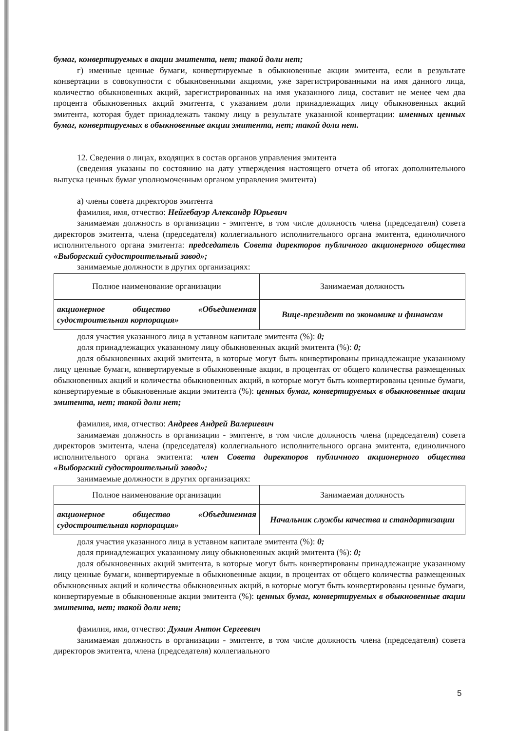бумаг, конвертируемых в акции эмитента, нет; такой доли нет;
г) именные ценные бумаги, конвертируемые в обыкновенные акции эмитента, если в результате конвертации в совокупности с обыкновенными акциями, уже зарегистрированными на имя данного лица, количество обыкновенных акций, зарегистрированных на имя указанного лица, составит не менее чем два процента обыкновенных акций эмитента, с указанием доли принадлежащих лицу обыкновенных акций эмитента, которая будет принадлежать такому лицу в результате указанной конвертации: именных ценных бумаг, конвертируемых в обыкновенные акции эмитента, нет; такой доли нет.
12. Сведения о лицах, входящих в состав органов управления эмитента
(сведения указаны по состоянию на дату утверждения настоящего отчета об итогах дополнительного выпуска ценных бумаг уполномоченным органом управления эмитента)
а) члены совета директоров эмитента
фамилия, имя, отчество: Нейгебауэр Александр Юрьевич
занимаемая должность в организации - эмитенте, в том числе должность члена (председателя) совета директоров эмитента, члена (председателя) коллегиального исполнительного органа эмитента, единоличного исполнительного органа эмитента: председатель Совета директоров публичного акционерного общества «Выборгский судостроительный завод»;
занимаемые должности в других организациях:
| Полное наименование организации | Занимаемая должность |
| акционерное общество «Объединенная судостроительная корпорация» | Вице-президент по экономике и финансам |
доля участия указанного лица в уставном капитале эмитента (%): 0;
доля принадлежащих указанному лицу обыкновенных акций эмитента (%): 0;
доля обыкновенных акций эмитента, в которые могут быть конвертированы принадлежащие указанному лицу ценные бумаги, конвертируемые в обыкновенные акции, в процентах от общего количества размещенных обыкновенных акций и количества обыкновенных акций, в которые могут быть конвертированы ценные бумаги, конвертируемые в обыкновенные акции эмитента (%): ценных бумаг, конвертируемых в обыкновенные акции эмитента, нет; такой доли нет;
фамилия, имя, отчество: Андреев Андрей Валериевич
занимаемая должность в организации - эмитенте, в том числе должность члена (председателя) совета директоров эмитента, члена (председателя) коллегиального исполнительного органа эмитента, единоличного исполнительного органа эмитента: член Совета директоров публичного акционерного общества «Выборгский судостроительный завод»;
занимаемые должности в других организациях:
| Полное наименование организации | Занимаемая должность |
| акционерное общество «Объединенная судостроительная корпорация» | Начальник службы качества и стандартизации |
доля участия указанного лица в уставном капитале эмитента (%): 0;
доля принадлежащих указанному лицу обыкновенных акций эмитента (%): 0;
доля обыкновенных акций эмитента, в которые могут быть конвертированы принадлежащие указанному лицу ценные бумаги, конвертируемые в обыкновенные акции, в процентах от общего количества размещенных обыкновенных акций и количества обыкновенных акций, в которые могут быть конвертированы ценные бумаги, конвертируемые в обыкновенные акции эмитента (%): ценных бумаг, конвертируемых в обыкновенные акции эмитента, нет; такой доли нет;
фамилия, имя, отчество: Думин Антон Сергеевич
занимаемая должность в организации - эмитенте, в том числе должность члена (председателя) совета директоров эмитента, члена (председателя) коллегиального
5